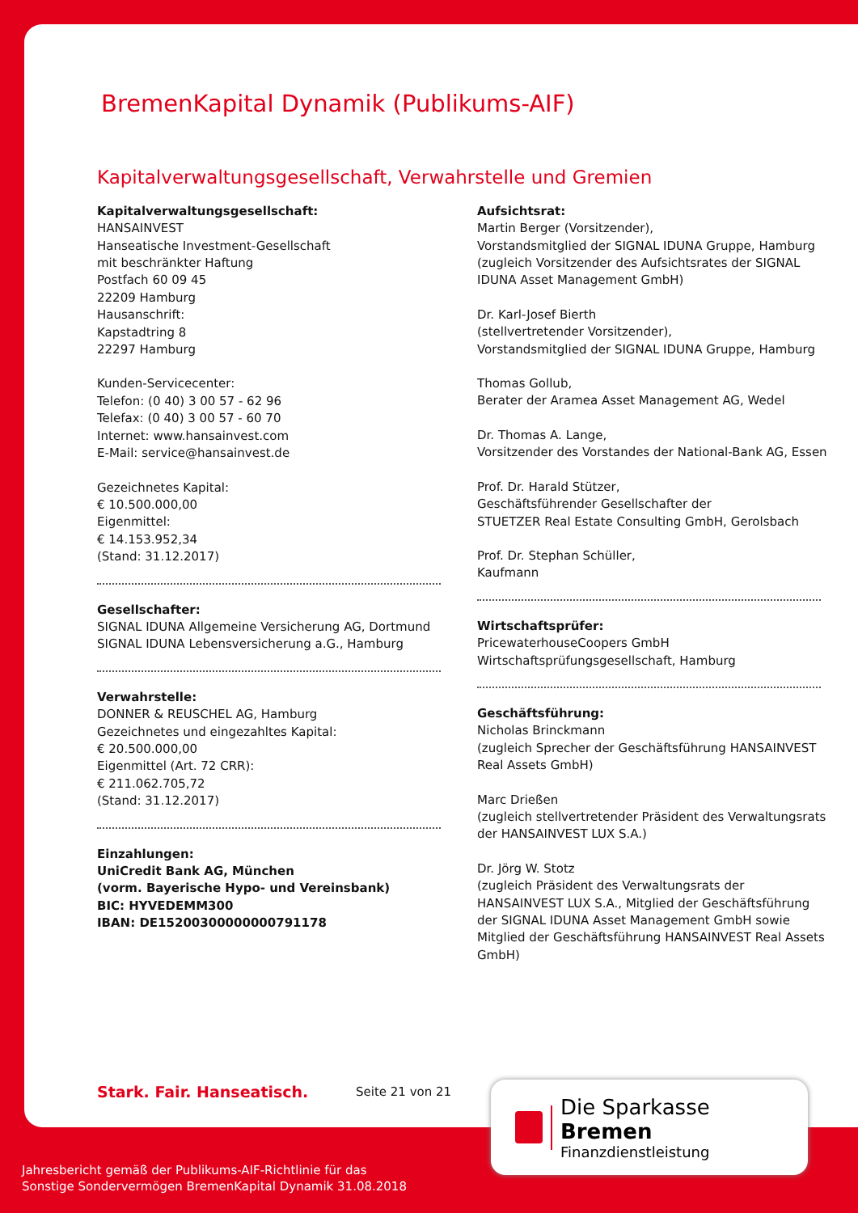BremenKapital Dynamik (Publikums-AIF)
Kapitalverwaltungsgesellschaft, Verwahrstelle und Gremien
Kapitalverwaltungsgesellschaft:
HANSAINVEST
Hanseatische Investment-Gesellschaft
mit beschränkter Haftung
Postfach 60 09 45
22209 Hamburg
Hausanschrift:
Kapstadtring 8
22297 Hamburg
Kunden-Servicecenter:
Telefon: (0 40) 3 00 57 - 62 96
Telefax: (0 40) 3 00 57 - 60 70
Internet: www.hansainvest.com
E-Mail: service@hansainvest.de
Gezeichnetes Kapital:
€ 10.500.000,00
Eigenmittel:
€ 14.153.952,34
(Stand: 31.12.2017)
Gesellschafter:
SIGNAL IDUNA Allgemeine Versicherung AG, Dortmund
SIGNAL IDUNA Lebensversicherung a.G., Hamburg
Verwahrstelle:
DONNER & REUSCHEL AG, Hamburg
Gezeichnetes und eingezahltes Kapital:
€ 20.500.000,00
Eigenmittel (Art. 72 CRR):
€ 211.062.705,72
(Stand: 31.12.2017)
Einzahlungen:
UniCredit Bank AG, München
(vorm. Bayerische Hypo- und Vereinsbank)
BIC: HYVEDEMM300
IBAN: DE15200300000000791178
Aufsichtsrat:
Martin Berger (Vorsitzender),
Vorstandsmitglied der SIGNAL IDUNA Gruppe, Hamburg
(zugleich Vorsitzender des Aufsichtsrates der SIGNAL IDUNA Asset Management GmbH)
Dr. Karl-Josef Bierth
(stellvertretender Vorsitzender),
Vorstandsmitglied der SIGNAL IDUNA Gruppe, Hamburg
Thomas Gollub,
Berater der Aramea Asset Management AG, Wedel
Dr. Thomas A. Lange,
Vorsitzender des Vorstandes der National-Bank AG, Essen
Prof. Dr. Harald Stützer,
Geschäftsführender Gesellschafter der
STUETZER Real Estate Consulting GmbH, Gerolsbach
Prof. Dr. Stephan Schüller,
Kaufmann
Wirtschaftsprüfer:
PricewaterhouseCoopers GmbH
Wirtschaftsprüfungsgesellschaft, Hamburg
Geschäftsführung:
Nicholas Brinckmann
(zugleich Sprecher der Geschäftsführung HANSAINVEST Real Assets GmbH)
Marc Drießen
(zugleich stellvertretender Präsident des Verwaltungsrats der HANSAINVEST LUX S.A.)
Dr. Jörg W. Stotz
(zugleich Präsident des Verwaltungsrats der HANSAINVEST LUX S.A., Mitglied der Geschäftsführung der SIGNAL IDUNA Asset Management GmbH sowie Mitglied der Geschäftsführung HANSAINVEST Real Assets GmbH)
Stark. Fair. Hanseatisch.
Seite 21 von 21
Die Sparkasse Bremen
Finanzdienstleistung
Jahresbericht gemäß der Publikums-AIF-Richtlinie für das
Sonstige Sondervermögen BremenKapital Dynamik 31.08.2018